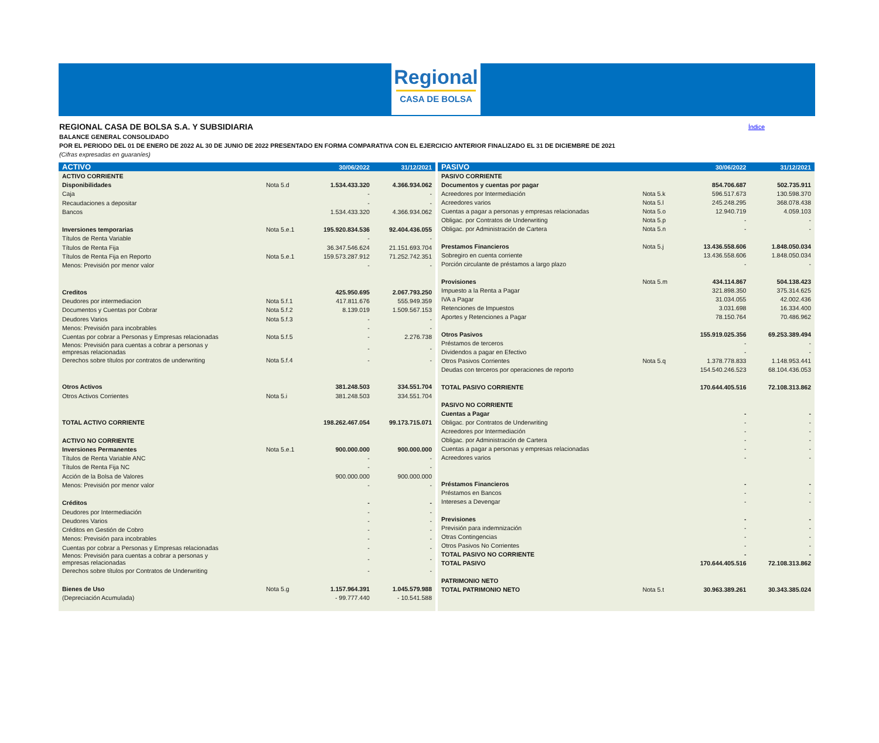Regional
CASA DE BOLSA
REGIONAL CASA DE BOLSA S.A. Y SUBSIDIARIA
BALANCE GENERAL CONSOLIDADO
POR EL PERIODO DEL 01 DE ENERO DE 2022 AL 30 DE JUNIO DE 2022 PRESENTADO EN FORMA COMPARATIVA CON EL EJERCICIO ANTERIOR FINALIZADO EL 31 DE DICIEMBRE DE 2021
(Cifras expresadas en guaraníes)
Índice
| ACTIVO | | 30/06/2022 | 31/12/2021 |
| --- | --- | --- | --- |
| ACTIVO CORRIENTE | | | |
| Disponibilidades | Nota 5.d | 1.534.433.320 | 4.366.934.062 |
| Caja | | - | - |
| Recaudaciones a depositar | | - | - |
| Bancos | | 1.534.433.320 | 4.366.934.062 |
| Inversiones temporarias | Nota 5.e.1 | 195.920.834.536 | 92.404.436.055 |
| Títulos de Renta Variable | | - | - |
| Títulos de Renta Fija | | 36.347.546.624 | 21.151.693.704 |
| Títulos de Renta Fija en Reporto | Nota 5.e.1 | 159.573.287.912 | 71.252.742.351 |
| Menos: Previsión por menor valor | | - | - |
| Creditos | | 425.950.695 | 2.067.793.250 |
| Deudores por intermediacion | Nota 5.f.1 | 417.811.676 | 555.949.359 |
| Documentos y Cuentas por Cobrar | Nota 5.f.2 | 8.139.019 | 1.509.567.153 |
| Deudores Varios | Nota 5.f.3 | - | - |
| Menos: Previsión para incobrables | | - | - |
| Cuentas por cobrar a Personas y Empresas relacionadas | Nota 5.f.5 | - | 2.276.738 |
| Menos: Previsión para cuentas a cobrar a personas y empresas relacionadas | | - | - |
| Derechos sobre títulos por contratos de underwriting | Nota 5.f.4 | - | - |
| Otros Activos | | 381.248.503 | 334.551.704 |
| Otros Activos Corrientes | Nota 5.i | 381.248.503 | 334.551.704 |
| TOTAL ACTIVO CORRIENTE | | 198.262.467.054 | 99.173.715.071 |
| ACTIVO NO CORRIENTE | | | |
| Inversiones Permanentes | Nota 5.e.1 | 900.000.000 | 900.000.000 |
| Títulos de Renta Variable ANC | | - | - |
| Títulos de Renta Fija NC | | - | - |
| Acción de la Bolsa de Valores | | 900.000.000 | 900.000.000 |
| Menos: Previsión por menor valor | | - | - |
| Créditos | | - | - |
| Deudores por Intermediación | | - | - |
| Deudores Varios | | - | - |
| Créditos en Gestión de Cobro | | - | - |
| Menos: Previsión para incobrables | | - | - |
| Cuentas por cobrar a Personas y Empresas relacionadas | | - | - |
| Menos: Previsión para cuentas a cobrar a personas y empresas relacionadas | | - | - |
| Derechos sobre títulos por Contratos de Underwriting | | - | - |
| Bienes de Uso | Nota 5.g | 1.157.964.391 | 1.045.579.988 |
| (Depreciación Acumulada) | | - 99.777.440 | - 10.541.588 |
| PASIVO | | 30/06/2022 | 31/12/2021 |
| --- | --- | --- | --- |
| PASIVO CORRIENTE | | | |
| Documentos y cuentas por pagar | | 854.706.687 | 502.735.911 |
| Acreedores por Intermediación | Nota 5.k | 596.517.673 | 130.598.370 |
| Acreedores varios | Nota 5.l | 245.248.295 | 368.078.438 |
| Cuentas a pagar a personas y empresas relacionadas | Nota 5.o | 12.940.719 | 4.059.103 |
| Obligac. por Contratos de Underwriting | Nota 5.p | - | - |
| Obligac. por Administración de Cartera | Nota 5.n | - | - |
| Prestamos Financieros | Nota 5.j | 13.436.558.606 | 1.848.050.034 |
| Sobregiro en cuenta corriente | | 13.436.558.606 | 1.848.050.034 |
| Porción circulante de préstamos a largo plazo | | - | - |
| Provisiones | Nota 5.m | 434.114.867 | 504.138.423 |
| Impuesto a la Renta a Pagar | | 321.898.350 | 375.314.625 |
| IVA a Pagar | | 31.034.055 | 42.002.436 |
| Retenciones de Impuestos | | 3.031.698 | 16.334.400 |
| Aportes y Retenciones a Pagar | | 78.150.764 | 70.486.962 |
| Otros Pasivos | | 155.919.025.356 | 69.253.389.494 |
| Préstamos de terceros | | - | - |
| Dividendos a pagar en Efectivo | | - | - |
| Otros Pasivos Corrientes | Nota 5.q | 1.378.778.833 | 1.148.953.441 |
| Deudas con terceros por operaciones de reporto | | 154.540.246.523 | 68.104.436.053 |
| TOTAL PASIVO CORRIENTE | | 170.644.405.516 | 72.108.313.862 |
| PASIVO NO CORRIENTE | | | |
| Cuentas a Pagar | | - | - |
| Obligac. por Contratos de Underwriting | | - | - |
| Acreedores por Intermediación | | - | - |
| Obligac. por Administración de Cartera | | - | - |
| Cuentas a pagar a personas y empresas relacionadas | | - | - |
| Acreedores varios | | - | - |
| Préstamos Financieros | | - | - |
| Préstamos en Bancos | | - | - |
| Intereses a Devengar | | - | - |
| Previsiones | | - | - |
| Previsión para indemnización | | - | - |
| Otras Contingencias | | - | - |
| Otros Pasivos No Corrientes | | - | - |
| TOTAL PASIVO NO CORRIENTE | | - | - |
| TOTAL PASIVO | | 170.644.405.516 | 72.108.313.862 |
| PATRIMONIO NETO | | | |
| TOTAL PATRIMONIO NETO | Nota 5.t | 30.963.389.261 | 30.343.385.024 |